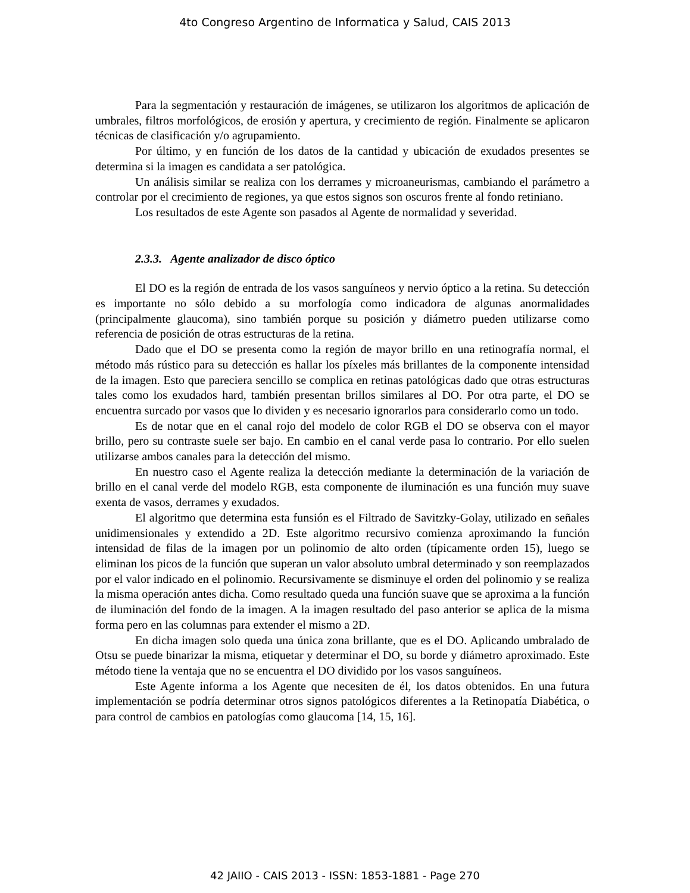4to Congreso Argentino de Informatica y Salud, CAIS 2013
Para la segmentación y restauración de imágenes, se utilizaron los algoritmos de aplicación de umbrales, filtros morfológicos, de erosión y apertura, y crecimiento de región. Finalmente se aplicaron técnicas de clasificación y/o agrupamiento.
Por último, y en función de los datos de la cantidad y ubicación de exudados presentes se determina si la imagen es candidata a ser patológica.
Un análisis similar se realiza con los derrames y microaneurismas, cambiando el parámetro a controlar por el crecimiento de regiones, ya que estos signos son oscuros frente al fondo retiniano.
Los resultados de este Agente son pasados al Agente de normalidad y severidad.
2.3.3. Agente analizador de disco óptico
El DO es la región de entrada de los vasos sanguíneos y nervio óptico a la retina. Su detección es importante no sólo debido a su morfología como indicadora de algunas anormalidades (principalmente glaucoma), sino también porque su posición y diámetro pueden utilizarse como referencia de posición de otras estructuras de la retina.
Dado que el DO se presenta como la región de mayor brillo en una retinografía normal, el método más rústico para su detección es hallar los píxeles más brillantes de la componente intensidad de la imagen. Esto que pareciera sencillo se complica en retinas patológicas dado que otras estructuras tales como los exudados hard, también presentan brillos similares al DO. Por otra parte, el DO se encuentra surcado por vasos que lo dividen y es necesario ignorarlos para considerarlo como un todo.
Es de notar que en el canal rojo del modelo de color RGB el DO se observa con el mayor brillo, pero su contraste suele ser bajo. En cambio en el canal verde pasa lo contrario. Por ello suelen utilizarse ambos canales para la detección del mismo.
En nuestro caso el Agente realiza la detección mediante la determinación de la variación de brillo en el canal verde del modelo RGB, esta componente de iluminación es una función muy suave exenta de vasos, derrames y exudados.
El algoritmo que determina esta funsión es el Filtrado de Savitzky-Golay, utilizado en señales unidimensionales y extendido a 2D. Este algoritmo recursivo comienza aproximando la función intensidad de filas de la imagen por un polinomio de alto orden (típicamente orden 15), luego se eliminan los picos de la función que superan un valor absoluto umbral determinado y son reemplazados por el valor indicado en el polinomio. Recursivamente se disminuye el orden del polinomio y se realiza la misma operación antes dicha. Como resultado queda una función suave que se aproxima a la función de iluminación del fondo de la imagen. A la imagen resultado del paso anterior se aplica de la misma forma pero en las columnas para extender el mismo a 2D.
En dicha imagen solo queda una única zona brillante, que es el DO. Aplicando umbralado de Otsu se puede binarizar la misma, etiquetar y determinar el DO, su borde y diámetro aproximado. Este método tiene la ventaja que no se encuentra el DO dividido por los vasos sanguíneos.
Este Agente informa a los Agente que necesiten de él, los datos obtenidos. En una futura implementación se podría determinar otros signos patológicos diferentes a la Retinopatía Diabética, o para control de cambios en patologías como glaucoma [14, 15, 16].
42 JAIIO - CAIS 2013 - ISSN: 1853-1881 - Page 270